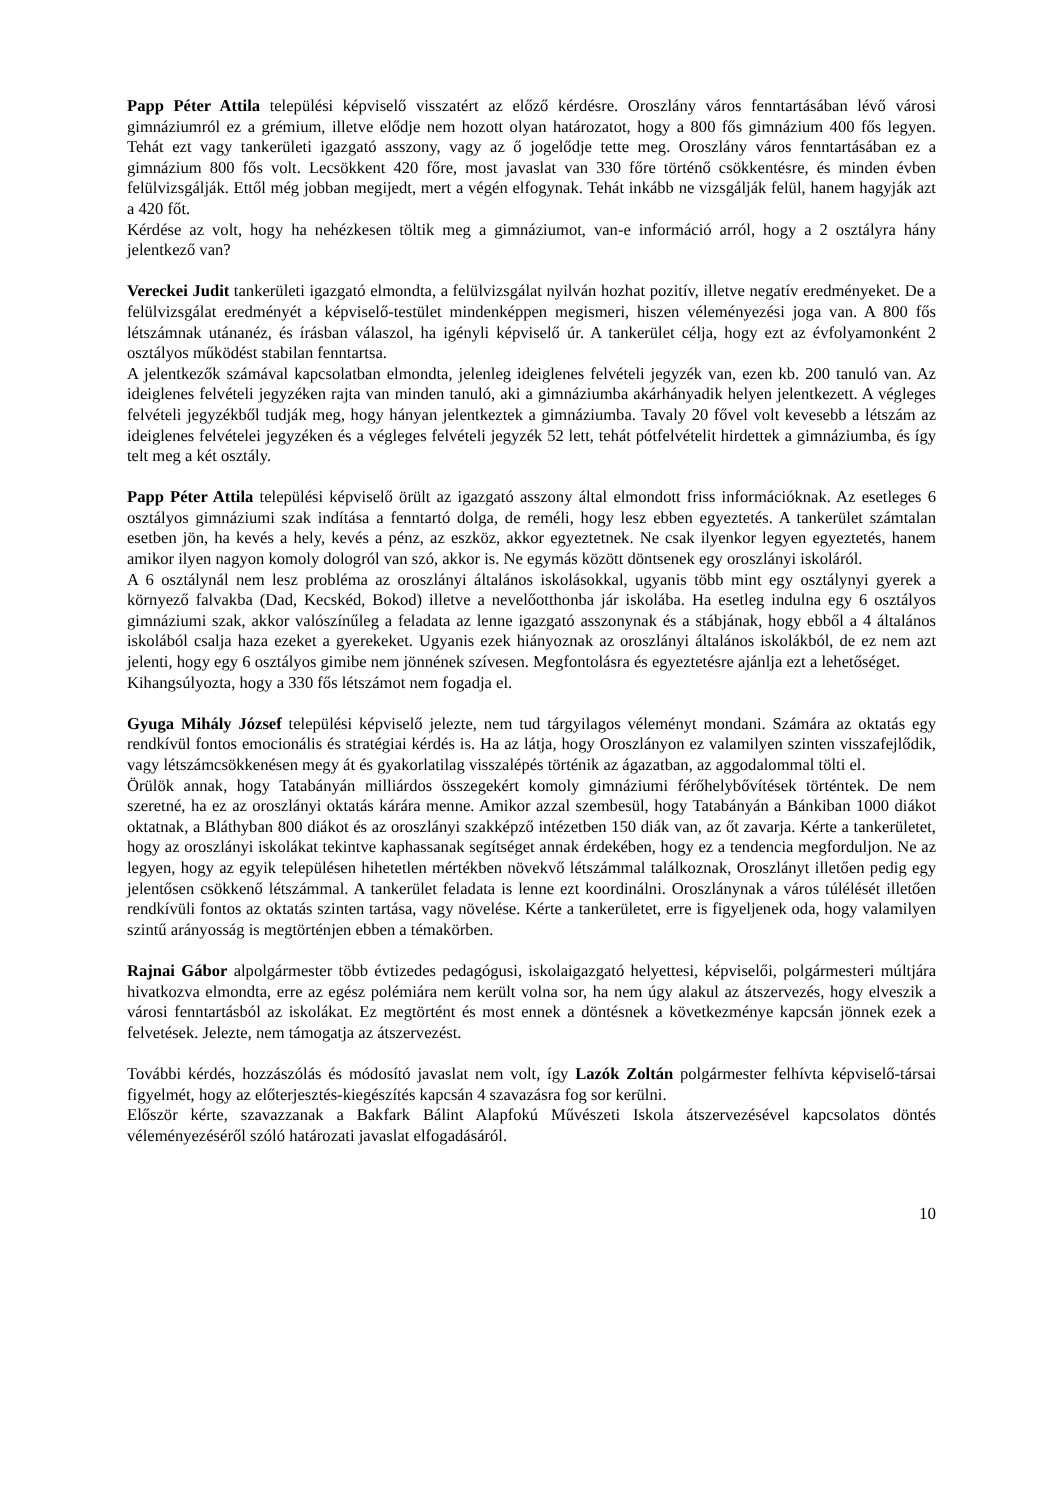Papp Péter Attila települési képviselő visszatért az előző kérdésre. Oroszlány város fenntartásában lévő városi gimnáziumról ez a grémium, illetve elődje nem hozott olyan határozatot, hogy a 800 fős gimnázium 400 fős legyen. Tehát ezt vagy tankerületi igazgató asszony, vagy az ő jogelődje tette meg. Oroszlány város fenntartásában ez a gimnázium 800 fős volt. Lecsökkent 420 főre, most javaslat van 330 főre történő csökkentésre, és minden évben felülvizsgálják. Ettől még jobban megijedt, mert a végén elfogynak. Tehát inkább ne vizsgálják felül, hanem hagyják azt a 420 főt.
Kérdése az volt, hogy ha nehézkesen töltik meg a gimnáziumot, van-e információ arról, hogy a 2 osztályra hány jelentkező van?
Vereckei Judit tankerületi igazgató elmondta, a felülvizsgálat nyilván hozhat pozitív, illetve negatív eredményeket. De a felülvizsgálat eredményét a képviselő-testület mindenképpen megismeri, hiszen véleményezési joga van. A 800 fős létszámnak utánanéz, és írásban válaszol, ha igényli képviselő úr. A tankerület célja, hogy ezt az évfolyamonként 2 osztályos működést stabilan fenntartsa.
A jelentkezők számával kapcsolatban elmondta, jelenleg ideiglenes felvételi jegyzék van, ezen kb. 200 tanuló van. Az ideiglenes felvételi jegyzéken rajta van minden tanuló, aki a gimnáziumba akárhányadik helyen jelentkezett. A végleges felvételi jegyzékből tudják meg, hogy hányan jelentkeztek a gimnáziumba. Tavaly 20 fővel volt kevesebb a létszám az ideiglenes felvételei jegyzéken és a végleges felvételi jegyzék 52 lett, tehát pótfelvételit hirdettek a gimnáziumba, és így telt meg a két osztály.
Papp Péter Attila települési képviselő örült az igazgató asszony által elmondott friss információknak. Az esetleges 6 osztályos gimnáziumi szak indítása a fenntartó dolga, de reméli, hogy lesz ebben egyeztetés. A tankerület számtalan esetben jön, ha kevés a hely, kevés a pénz, az eszköz, akkor egyeztetnek. Ne csak ilyenkor legyen egyeztetés, hanem amikor ilyen nagyon komoly dologról van szó, akkor is. Ne egymás között döntsenek egy oroszlányi iskoláról.
A 6 osztálynál nem lesz probléma az oroszlányi általános iskolásokkal, ugyanis több mint egy osztálynyi gyerek a környező falvakba (Dad, Kecskéd, Bokod) illetve a nevelőotthonba jár iskolába. Ha esetleg indulna egy 6 osztályos gimnáziumi szak, akkor valószínűleg a feladata az lenne igazgató asszonynak és a stábjának, hogy ebből a 4 általános iskolából csalja haza ezeket a gyerekeket. Ugyanis ezek hiányoznak az oroszlányi általános iskolákból, de ez nem azt jelenti, hogy egy 6 osztályos gimibe nem jönnének szívesen. Megfontolásra és egyeztetésre ajánlja ezt a lehetőséget.
Kihangsúlyozta, hogy a 330 fős létszámot nem fogadja el.
Gyuga Mihály József települési képviselő jelezte, nem tud tárgyilagos véleményt mondani. Számára az oktatás egy rendkívül fontos emocionális és stratégiai kérdés is. Ha az látja, hogy Oroszlányon ez valamilyen szinten visszafejlődik, vagy létszámcsökkenésen megy át és gyakorlatilag visszalépés történik az ágazatban, az aggodalommal tölti el.
Örülök annak, hogy Tatabányán milliárdos összegekért komoly gimnáziumi férőhelybővítések történtek. De nem szeretné, ha ez az oroszlányi oktatás kárára menne. Amikor azzal szembesül, hogy Tatabányán a Bánkiban 1000 diákot oktatnak, a Bláthyban 800 diákot és az oroszlányi szakképző intézetben 150 diák van, az őt zavarja. Kérte a tankerületet, hogy az oroszlányi iskolákat tekintve kaphassanak segítséget annak érdekében, hogy ez a tendencia megforduljon. Ne az legyen, hogy az egyik településen hihetetlen mértékben növekvő létszámmal találkoznak, Oroszlányt illetően pedig egy jelentősen csökkenő létszámmal. A tankerület feladata is lenne ezt koordinálni. Oroszlánynak a város túlélését illetően rendkívüli fontos az oktatás szinten tartása, vagy növelése. Kérte a tankerületet, erre is figyeljenek oda, hogy valamilyen szintű arányosság is megtörténjen ebben a témakörben.
Rajnai Gábor alpolgármester több évtizedes pedagógusi, iskolaigazgató helyettesi, képviselői, polgármesteri múltjára hivatkozva elmondta, erre az egész polémiára nem került volna sor, ha nem úgy alakul az átszervezés, hogy elveszik a városi fenntartásból az iskolákat. Ez megtörtént és most ennek a döntésnek a következménye kapcsán jönnek ezek a felvetések. Jelezte, nem támogatja az átszervezést.
További kérdés, hozzászólás és módosító javaslat nem volt, így Lazók Zoltán polgármester felhívta képviselő-társai figyelmét, hogy az előterjesztés-kiegészítés kapcsán 4 szavazásra fog sor kerülni.
Először kérte, szavazzanak a Bakfark Bálint Alapfokú Művészeti Iskola átszervezésével kapcsolatos döntés véleményezéséről szóló határozati javaslat elfogadásáról.
10